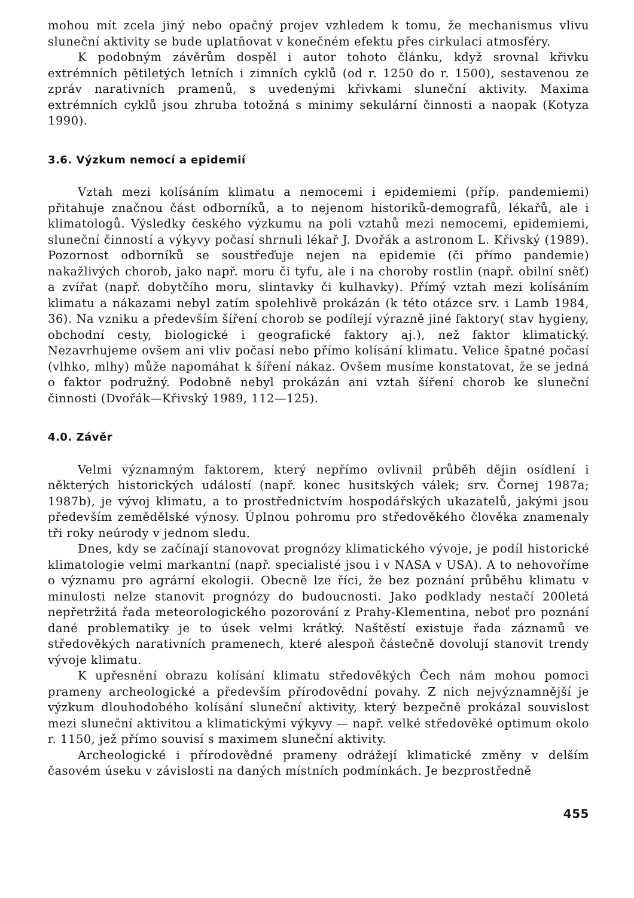mohou mít zcela jiný nebo opačný projev vzhledem k tomu, že mechanismus vlivu sluneční aktivity se bude uplatňovat v konečném efektu přes cirkulaci atmosféry.
K podobným závěrům dospěl i autor tohoto článku, když srovnal křivku extrémních pětiletých letních i zimních cyklů (od r. 1250 do r. 1500), sestavenou ze zpráv narativních pramenů, s uvedenými křivkami sluneční aktivity. Maxima extrémních cyklů jsou zhruba totožná s minimy sekulární činnosti a naopak (Kotyza 1990).
3.6. Výzkum nemocí a epidemií
Vztah mezi kolísáním klimatu a nemocemi i epidemiemi (příp. pandemiemi) přitahuje značnou část odborníků, a to nejenom historiků-demografů, lékařů, ale i klimatologů. Výsledky českého výzkumu na poli vztahů mezi nemocemi, epidemiemi, sluneční činností a výkyvy počasí shrnuli lékař J. Dvořák a astronom L. Křivský (1989). Pozornost odborníků se soustřeďuje nejen na epidemie (či přímo pandemie) nakažlivých chorob, jako např. moru či tyfu, ale i na choroby rostlin (např. obilní sněť) a zvířat (např. dobytčího moru, slintavky či kulhavky). Přímý vztah mezi kolísáním klimatu a nákazami nebyl zatím spolehlivě prokázán (k této otázce srv. i Lamb 1984, 36). Na vzniku a především šíření chorob se podílejí výrazně jiné faktory( stav hygieny, obchodní cesty, biologické i geografické faktory aj.), než faktor klimatický. Nezavrhujeme ovšem ani vliv počasí nebo přímo kolísání klimatu. Velice špatné počasí (vlhko, mlhy) může napomáhat k šíření nákaz. Ovšem musíme konstatovat, že se jedná o faktor podružný. Podobně nebyl prokázán ani vztah šíření chorob ke sluneční činnosti (Dvořák—Křivský 1989, 112—125).
4.0. Závěr
Velmi významným faktorem, který nepřímo ovlivnil průběh dějin osídlení i některých historických událostí (např. konec husitských válek; srv. Čornej 1987a; 1987b), je vývoj klimatu, a to prostřednictvím hospodářských ukazatelů, jakými jsou především zemědělské výnosy. Úplnou pohromu pro středověkého člověka znamenaly tři roky neúrody v jednom sledu.
Dnes, kdy se začínají stanovovat prognózy klimatického vývoje, je podíl historické klimatologie velmi markantní (např. specialisté jsou i v NASA v USA). A to nehovoříme o významu pro agrární ekologii. Obecně lze říci, že bez poznání průběhu klimatu v minulosti nelze stanovit prognózy do budoucnosti. Jako podklady nestačí 200letá nepřetržitá řada meteorologického pozorování z Prahy-Klementina, neboť pro poznání dané problematiky je to úsek velmi krátký. Naštěstí existuje řada záznamů ve středověkých narativních pramenech, které alespoň částečně dovolují stanovit trendy vývoje klimatu.
K upřesnění obrazu kolísání klimatu středověkých Čech nám mohou pomoci prameny archeologické a především přírodovědní povahy. Z nich nejvýznamnější je výzkum dlouhodobého kolísání sluneční aktivity, který bezpečně prokázal souvislost mezi sluneční aktivitou a klimatickými výkyvy — např. velké středověké optimum okolo r. 1150, jež přímo souvisí s maximem sluneční aktivity.
Archeologické i přírodovědné prameny odrážejí klimatické změny v delším časovém úseku v závislosti na daných místních podmínkách. Je bezprostředně
455